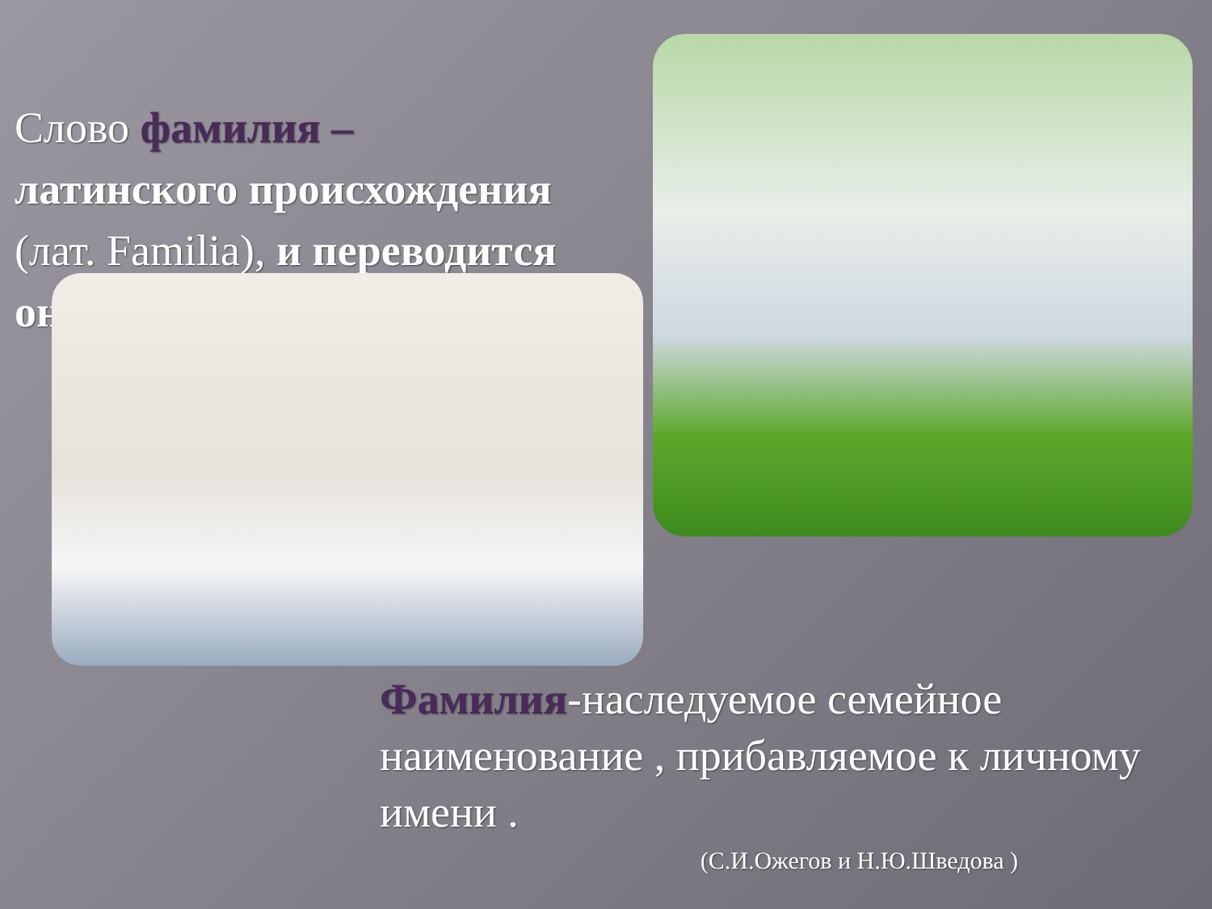Слово фамилия –
латинского происхождения
(лат. Familia), и переводится
он
Фамилия-наследуемое семейное наименование , прибавляемое к личному имени .
(С.И.Ожегов и Н.Ю.Шведова )